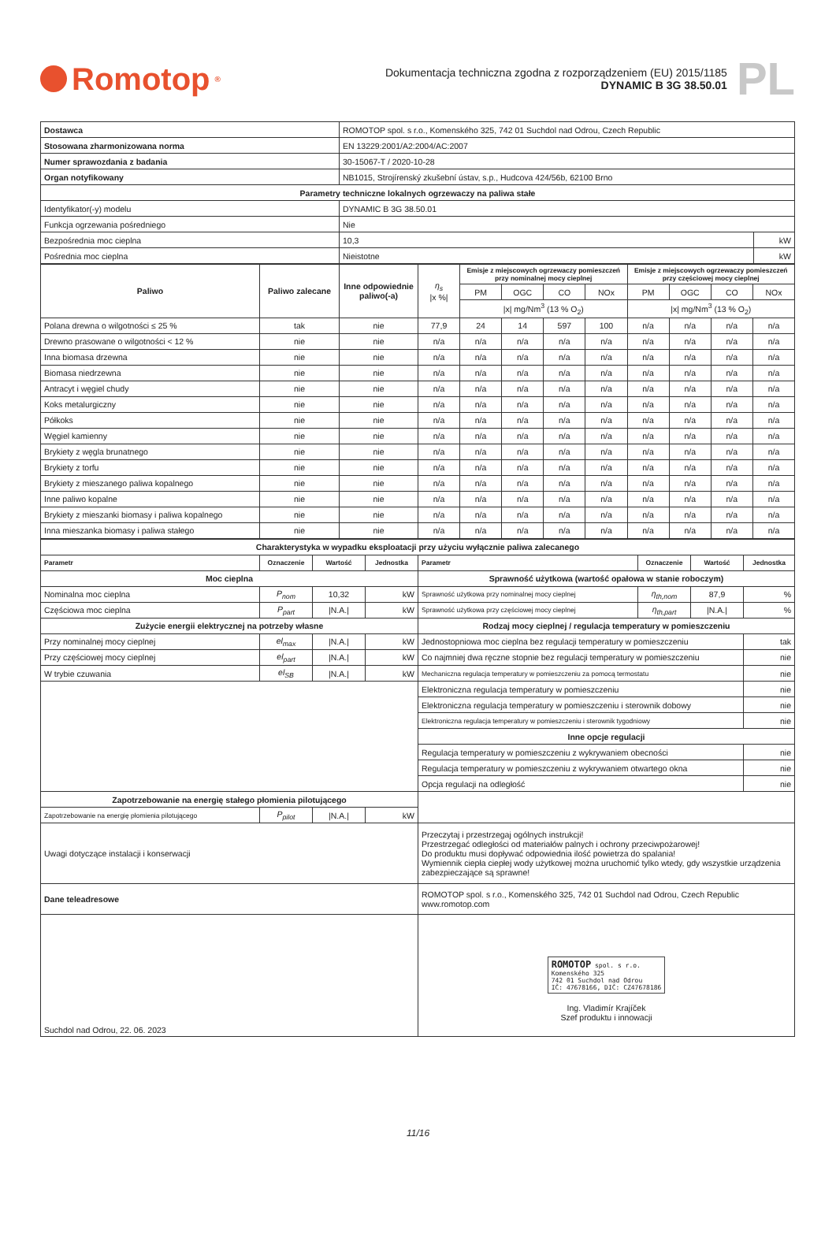Romotop<sup>®</sup>
Dokumentacja techniczna zgodna z rozporządzeniem (EU) 2015/1185
DYNAMIC B 3G 38.50.01
PL
| Dostawca | ROMOTOP spol. s r.o., Komenského 325, 742 01 Suchdol nad Odrou, Czech Republic | |
| Stosowana zharmonizowana norma | EN 13229:2001/A2:2004/AC:2007 | |
| Numer sprawozdania z badania | 30-15067-T / 2020-10-28 | |
| Organ notyfikowany | NB1015, Strojírenský zkušební ústav, s.p., Hudcova 424/56b, 62100 Brno | |
| Parametry techniczne lokalnych ogrzewaczy na paliwa stałe | | |
| Identyfikator(-y) modelu | DYNAMIC B 3G 38.50.01 | |
| Funkcja ogrzewania pośredniego | Nie | |
| Bezpośrednia moc cieplna | 10,3 | kW |
| Pośrednia moc cieplna | Nieistotne | kW |
| Paliwo | Paliwo zalecane | Inne odpowiednie paliwo(-a) | η<sub>s</sub> /x %/ | Emisje z miejscowych ogrzewaczy pomieszczeń przy nominalnej mocy cieplnej | | | | Emisje z miejscowych ogrzewaczy pomieszczeń przy częściowej mocy cieplnej | | | |
| --- | --- | --- | --- | --- | --- | --- | --- | --- | --- | --- | --- |
| | | | | PM | OGC | CO | NOx | PM | OGC | CO | NOx |
| | | | | /x/ mg/Nm<sup>3</sup> (13 % O<sub>2</sub>) | | | | /x/ mg/Nm<sup>3</sup> (13 % O<sub>2</sub>) | | | |
| Polana drewna o wilgotności ≤ 25 % | tak | nie | 77,9 | 24 | 14 | 597 | 100 | n/a | n/a | n/a | n/a |
| Drewno prasowane o wilgotności < 12 % | nie | nie | n/a | n/a | n/a | n/a | n/a | n/a | n/a | n/a | n/a |
| Inna biomasa drzewna | nie | nie | n/a | n/a | n/a | n/a | n/a | n/a | n/a | n/a | n/a |
| Biomasa niedrzewna | nie | nie | n/a | n/a | n/a | n/a | n/a | n/a | n/a | n/a | n/a |
| Antracyt i węgiel chudy | nie | nie | n/a | n/a | n/a | n/a | n/a | n/a | n/a | n/a | n/a |
| Koks metalurgiczny | nie | nie | n/a | n/a | n/a | n/a | n/a | n/a | n/a | n/a | n/a |
| Półkoks | nie | nie | n/a | n/a | n/a | n/a | n/a | n/a | n/a | n/a | n/a |
| Węgiel kamienny | nie | nie | n/a | n/a | n/a | n/a | n/a | n/a | n/a | n/a | n/a |
| Brykiety z węgla brunatnego | nie | nie | n/a | n/a | n/a | n/a | n/a | n/a | n/a | n/a | n/a |
| Brykiety z torfu | nie | nie | n/a | n/a | n/a | n/a | n/a | n/a | n/a | n/a | n/a |
| Brykiety z mieszanego paliwa kopalnego | nie | nie | n/a | n/a | n/a | n/a | n/a | n/a | n/a | n/a | n/a |
| Inne paliwo kopalne | nie | nie | n/a | n/a | n/a | n/a | n/a | n/a | n/a | n/a | n/a |
| Brykiety z mieszanki biomasy i paliwa kopalnego | nie | nie | n/a | n/a | n/a | n/a | n/a | n/a | n/a | n/a | n/a |
| Inna mieszanka biomasy i paliwa stałego | nie | nie | n/a | n/a | n/a | n/a | n/a | n/a | n/a | n/a | n/a |
| Charakterystyka w wypadku eksploatacji przy użyciu wyłącznie paliwa zalecanego | | | | | | | |
| Parametr | Oznaczenie | Wartość | Jednostka | Parametr | Oznaczenie | Wartość | Jednostka |
| Moc cieplna | | | | Sprawność użytkowa (wartość opałowa w stanie roboczym) | | | |
| Nominalna moc cieplna | P<sub>nom</sub> | 10,32 | kW | Sprawność użytkowa przy nominalnej mocy cieplnej | η<sub>th,nom</sub> | 87,9 | % |
| Częściowa moc cieplna | P<sub>part</sub> | /N.A./ | kW | Sprawność użytkowa przy częściowej mocy cieplnej | η<sub>th,part</sub> | /N.A./ | % |
| Zużycie energii elektrycznej na potrzeby własne | | | | Rodzaj mocy cieplnej / regulacja temperatury w pomieszczeniu | | | |
| Przy nominalnej mocy cieplnej | el<sub>max</sub> | /N.A./ | kW | Jednostopniowa moc cieplna bez regulacji temperatury w pomieszczeniu | | | tak |
| Przy częściowej mocy cieplnej | el<sub>part</sub> | /N.A./ | kW | Co najmniej dwa ręczne stopnie bez regulacji temperatury w pomieszczeniu | | | nie |
| W trybie czuwania | el<sub>SB</sub> | /N.A./ | kW | Mechaniczna regulacja temperatury w pomieszczeniu za pomocą termostatu | | | nie |
| | | | | Elektroniczna regulacja temperatury w pomieszczeniu | | | nie |
| | | | | Elektroniczna regulacja temperatury w pomieszczeniu i sterownik dobowy | | | nie |
| | | | | Elektroniczna regulacja temperatury w pomieszczeniu i sterownik tygodniowy | | | nie |
| | | | | Inne opcje regulacji | | | |
| | | | | Regulacja temperatury w pomieszczeniu z wykrywaniem obecności | | | nie |
| | | | | Regulacja temperatury w pomieszczeniu z wykrywaniem otwartego okna | | | nie |
| | | | | Opcja regulacji na odległość | | | nie |
| Zapotrzebowanie na energię stałego płomienia pilotującego | | | | | | | |
| Zapotrzebowanie na energię płomienia pilotującego | P<sub>pilot</sub> | /N.A./ | kW | | | | |
| Uwagi dotyczące instalacji i konserwacji | | | | Przeczytaj i przestrzegaj ogólnych instrukcji! Przestrzegać odległości od materiałów palnych i ochrony przeciwpożarowej! Do produktu musi dopływać odpowiednia ilość powietrza do spalania! Wymiennik ciepła ciepłej wody użytkowej można uruchomić tylko wtedy, gdy wszystkie urządzenia zabezpieczające są sprawne! | | | |
| Dane teleadresowe | | | | ROMOTOP spol. s r.o., Komenského 325, 742 01 Suchdol nad Odrou, Czech Republic www.romotop.com | | | |
| Suchdol nad Odrou, 22. 06. 2023 | | | | ROMOTOP spol. s r.o. Komenského 325 742 01 Suchdol nad Odrou IČ: 47678166, DIČ: CZ47678186 Ing. Vladimír Krajíček Szef produktu i innowacji | | | |
11/16